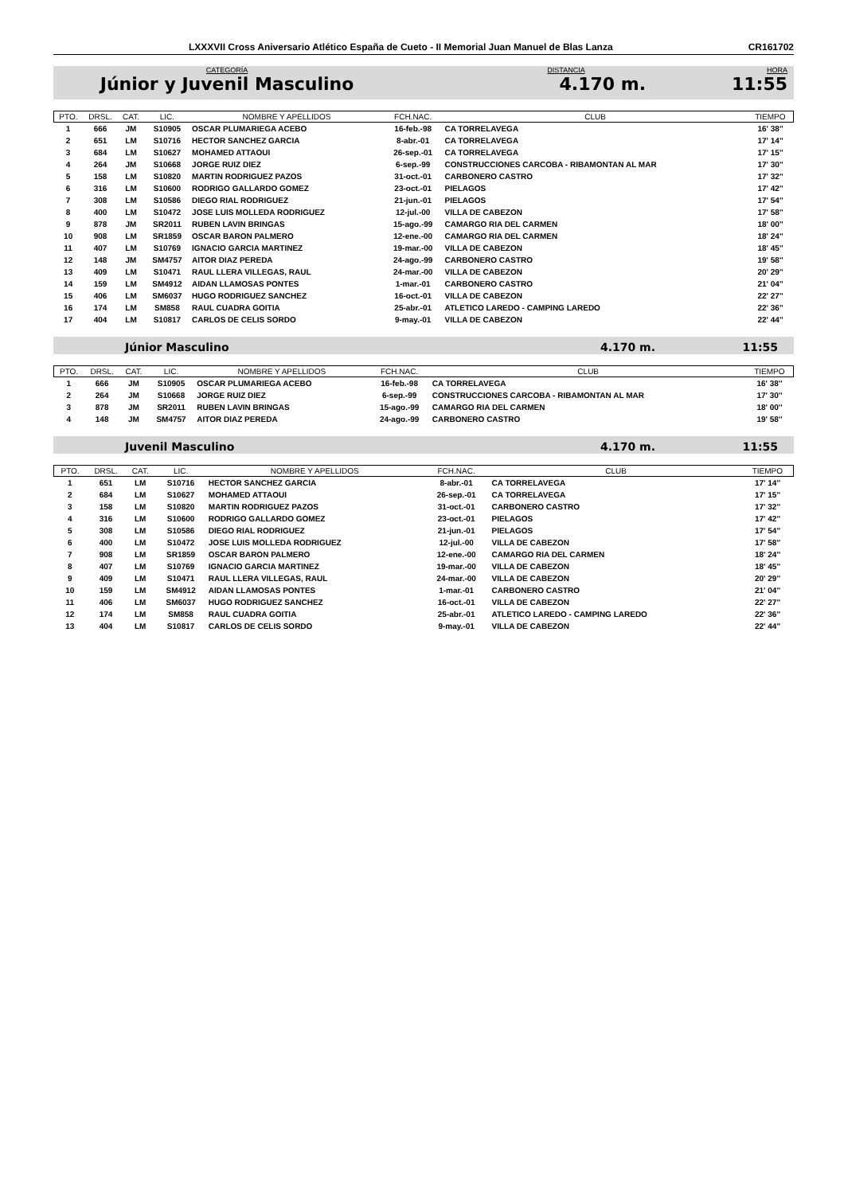LXXXVII Cross Aniversario Atlético España de Cueto - II Memorial Juan Manuel de Blas Lanza CR161702
CATEGORÍA
Júnior y Juvenil Masculino
DISTANCIA
4.170 m.
HORA
11:55
| PTO. | DRSL. | CAT. | LIC. | NOMBRE Y APELLIDOS | FCH.NAC. | CLUB | TIEMPO |
| --- | --- | --- | --- | --- | --- | --- | --- |
| 1 | 666 | JM | S10905 | OSCAR PLUMARIEGA ACEBO | 16-feb.-98 | CA TORRELAVEGA | 16' 38'' |
| 2 | 651 | LM | S10716 | HECTOR SANCHEZ GARCIA | 8-abr.-01 | CA TORRELAVEGA | 17' 14'' |
| 3 | 684 | LM | S10627 | MOHAMED ATTAOUI | 26-sep.-01 | CA TORRELAVEGA | 17' 15'' |
| 4 | 264 | JM | S10668 | JORGE RUIZ DIEZ | 6-sep.-99 | CONSTRUCCIONES CARCOBA - RIBAMONTAN AL MAR | 17' 30'' |
| 5 | 158 | LM | S10820 | MARTIN RODRIGUEZ PAZOS | 31-oct.-01 | CARBONERO CASTRO | 17' 32'' |
| 6 | 316 | LM | S10600 | RODRIGO GALLARDO GOMEZ | 23-oct.-01 | PIELAGOS | 17' 42'' |
| 7 | 308 | LM | S10586 | DIEGO RIAL RODRIGUEZ | 21-jun.-01 | PIELAGOS | 17' 54'' |
| 8 | 400 | LM | S10472 | JOSE LUIS MOLLEDA RODRIGUEZ | 12-jul.-00 | VILLA DE CABEZON | 17' 58'' |
| 9 | 878 | JM | SR2011 | RUBEN LAVIN BRINGAS | 15-ago.-99 | CAMARGO RIA DEL CARMEN | 18' 00'' |
| 10 | 908 | LM | SR1859 | OSCAR BARON PALMERO | 12-ene.-00 | CAMARGO RIA DEL CARMEN | 18' 24'' |
| 11 | 407 | LM | S10769 | IGNACIO GARCIA MARTINEZ | 19-mar.-00 | VILLA DE CABEZON | 18' 45'' |
| 12 | 148 | JM | SM4757 | AITOR DIAZ PEREDA | 24-ago.-99 | CARBONERO CASTRO | 19' 58'' |
| 13 | 409 | LM | S10471 | RAUL LLERA VILLEGAS, RAUL | 24-mar.-00 | VILLA DE CABEZON | 20' 29'' |
| 14 | 159 | LM | SM4912 | AIDAN LLAMOSAS PONTES | 1-mar.-01 | CARBONERO CASTRO | 21' 04'' |
| 15 | 406 | LM | SM6037 | HUGO RODRIGUEZ SANCHEZ | 16-oct.-01 | VILLA DE CABEZON | 22' 27'' |
| 16 | 174 | LM | SM858 | RAUL CUADRA GOITIA | 25-abr.-01 | ATLETICO LAREDO - CAMPING LAREDO | 22' 36'' |
| 17 | 404 | LM | S10817 | CARLOS DE CELIS SORDO | 9-may.-01 | VILLA DE CABEZON | 22' 44'' |
Júnior Masculino 4.170 m. 11:55
| PTO. | DRSL. | CAT. | LIC. | NOMBRE Y APELLIDOS | FCH.NAC. | CLUB | TIEMPO |
| --- | --- | --- | --- | --- | --- | --- | --- |
| 1 | 666 | JM | S10905 | OSCAR PLUMARIEGA ACEBO | 16-feb.-98 | CA TORRELAVEGA | 16' 38'' |
| 2 | 264 | JM | S10668 | JORGE RUIZ DIEZ | 6-sep.-99 | CONSTRUCCIONES CARCOBA - RIBAMONTAN AL MAR | 17' 30'' |
| 3 | 878 | JM | SR2011 | RUBEN LAVIN BRINGAS | 15-ago.-99 | CAMARGO RIA DEL CARMEN | 18' 00'' |
| 4 | 148 | JM | SM4757 | AITOR DIAZ PEREDA | 24-ago.-99 | CARBONERO CASTRO | 19' 58'' |
Juvenil Masculino 4.170 m. 11:55
| PTO. | DRSL. | CAT. | LIC. | NOMBRE Y APELLIDOS | FCH.NAC. | CLUB | TIEMPO |
| --- | --- | --- | --- | --- | --- | --- | --- |
| 1 | 651 | LM | S10716 | HECTOR SANCHEZ GARCIA | 8-abr.-01 | CA TORRELAVEGA | 17' 14'' |
| 2 | 684 | LM | S10627 | MOHAMED ATTAOUI | 26-sep.-01 | CA TORRELAVEGA | 17' 15'' |
| 3 | 158 | LM | S10820 | MARTIN RODRIGUEZ PAZOS | 31-oct.-01 | CARBONERO CASTRO | 17' 32'' |
| 4 | 316 | LM | S10600 | RODRIGO GALLARDO GOMEZ | 23-oct.-01 | PIELAGOS | 17' 42'' |
| 5 | 308 | LM | S10586 | DIEGO RIAL RODRIGUEZ | 21-jun.-01 | PIELAGOS | 17' 54'' |
| 6 | 400 | LM | S10472 | JOSE LUIS MOLLEDA RODRIGUEZ | 12-jul.-00 | VILLA DE CABEZON | 17' 58'' |
| 7 | 908 | LM | SR1859 | OSCAR BARON PALMERO | 12-ene.-00 | CAMARGO RIA DEL CARMEN | 18' 24'' |
| 8 | 407 | LM | S10769 | IGNACIO GARCIA MARTINEZ | 19-mar.-00 | VILLA DE CABEZON | 18' 45'' |
| 9 | 409 | LM | S10471 | RAUL LLERA VILLEGAS, RAUL | 24-mar.-00 | VILLA DE CABEZON | 20' 29'' |
| 10 | 159 | LM | SM4912 | AIDAN LLAMOSAS PONTES | 1-mar.-01 | CARBONERO CASTRO | 21' 04'' |
| 11 | 406 | LM | SM6037 | HUGO RODRIGUEZ SANCHEZ | 16-oct.-01 | VILLA DE CABEZON | 22' 27'' |
| 12 | 174 | LM | SM858 | RAUL CUADRA GOITIA | 25-abr.-01 | ATLETICO LAREDO - CAMPING LAREDO | 22' 36'' |
| 13 | 404 | LM | S10817 | CARLOS DE CELIS SORDO | 9-may.-01 | VILLA DE CABEZON | 22' 44'' |